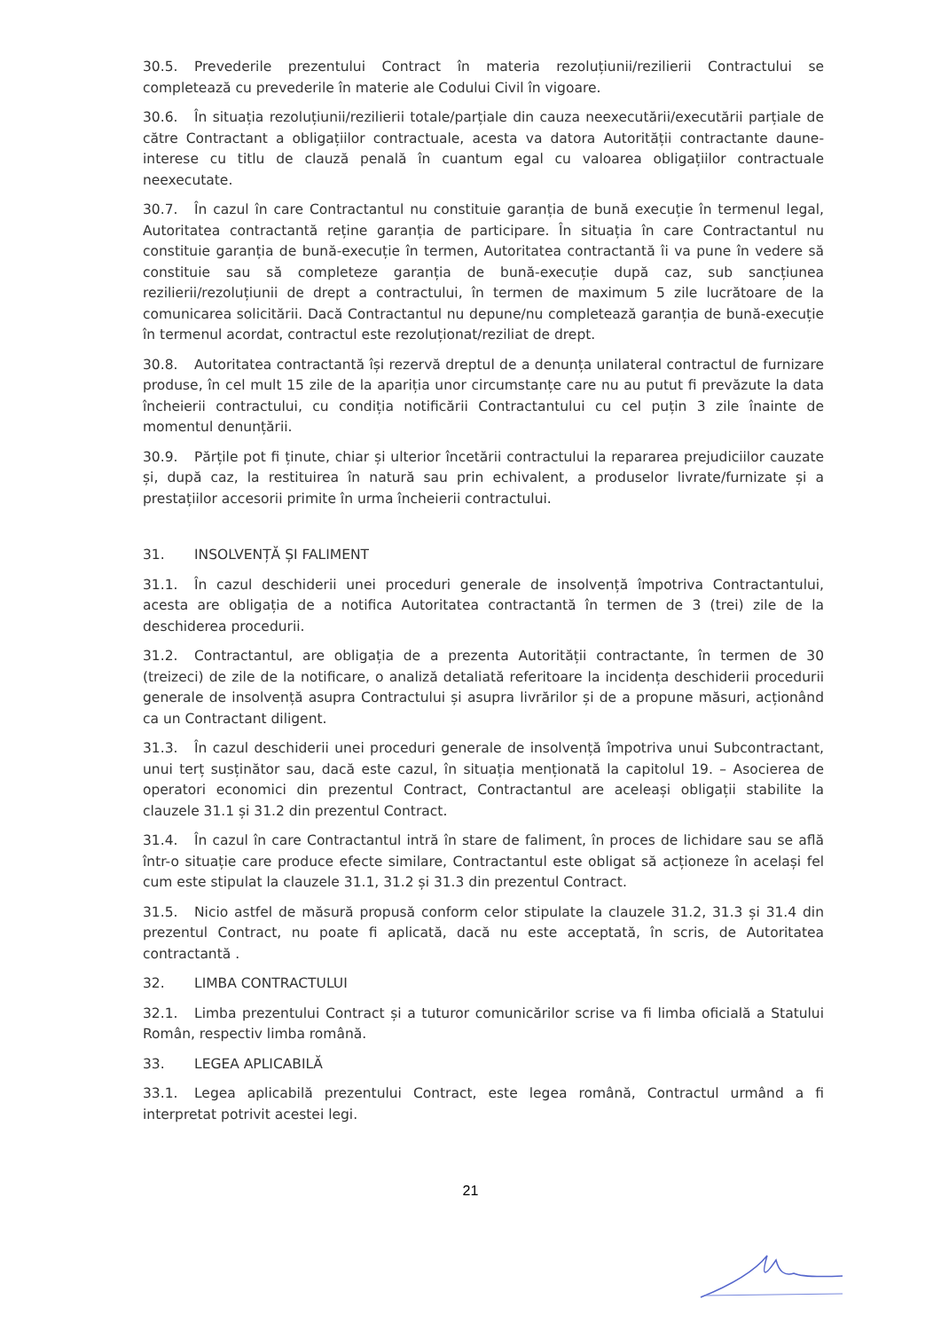30.5. Prevederile prezentului Contract în materia rezoluțiunii/rezilierii Contractului se completează cu prevederile în materie ale Codului Civil în vigoare.
30.6. În situația rezoluțiunii/rezilierii totale/parțiale din cauza neexecutării/executării parțiale de către Contractant a obligațiilor contractuale, acesta va datora Autorității contractante daune-interese cu titlu de clauză penală în cuantum egal cu valoarea obligațiilor contractuale neexecutate.
30.7. În cazul în care Contractantul nu constituie garanția de bună execuție în termenul legal, Autoritatea contractantă reține garanția de participare. În situația în care Contractantul nu constituie garanția de bună-execuție în termen, Autoritatea contractantă îi va pune în vedere să constituie sau să completeze garanția de bună-execuție după caz, sub sancțiunea rezilierii/rezoluțiunii de drept a contractului, în termen de maximum 5 zile lucrătoare de la comunicarea solicitării. Dacă Contractantul nu depune/nu completează garanția de bună-execuție în termenul acordat, contractul este rezoluționat/reziliat de drept.
30.8. Autoritatea contractantă își rezervă dreptul de a denunța unilateral contractul de furnizare produse, în cel mult 15 zile de la apariția unor circumstanțe care nu au putut fi prevăzute la data încheierii contractului, cu condiția notificării Contractantului cu cel puțin 3 zile înainte de momentul denunțării.
30.9. Părțile pot fi ținute, chiar și ulterior încetării contractului la repararea prejudiciilor cauzate și, după caz, la restituirea în natură sau prin echivalent, a produselor livrate/furnizate și a prestațiilor accesorii primite în urma încheierii contractului.
31. INSOLVENȚĂ ȘI FALIMENT
31.1. În cazul deschiderii unei proceduri generale de insolvență împotriva Contractantului, acesta are obligația de a notifica Autoritatea contractantă în termen de 3 (trei) zile de la deschiderea procedurii.
31.2. Contractantul, are obligația de a prezenta Autorității contractante, în termen de 30 (treizeci) de zile de la notificare, o analiză detaliată referitoare la incidența deschiderii procedurii generale de insolvență asupra Contractului și asupra livrărilor și de a propune măsuri, acționând ca un Contractant diligent.
31.3. În cazul deschiderii unei proceduri generale de insolvență împotriva unui Subcontractant, unui terț susținător sau, dacă este cazul, în situația menționată la capitolul 19. – Asocierea de operatori economici din prezentul Contract, Contractantul are aceleași obligații stabilite la clauzele 31.1 și 31.2 din prezentul Contract.
31.4. În cazul în care Contractantul intră în stare de faliment, în proces de lichidare sau se află într-o situație care produce efecte similare, Contractantul este obligat să acționeze în același fel cum este stipulat la clauzele 31.1, 31.2 și 31.3 din prezentul Contract.
31.5. Nicio astfel de măsură propusă conform celor stipulate la clauzele 31.2, 31.3 și 31.4 din prezentul Contract, nu poate fi aplicată, dacă nu este acceptată, în scris, de Autoritatea contractantă .
32. LIMBA CONTRACTULUI
32.1. Limba prezentului Contract și a tuturor comunicărilor scrise va fi limba oficială a Statului Român, respectiv limba română.
33. LEGEA APLICABILĂ
33.1. Legea aplicabilă prezentului Contract, este legea română, Contractul urmând a fi interpretat potrivit acestei legi.
21